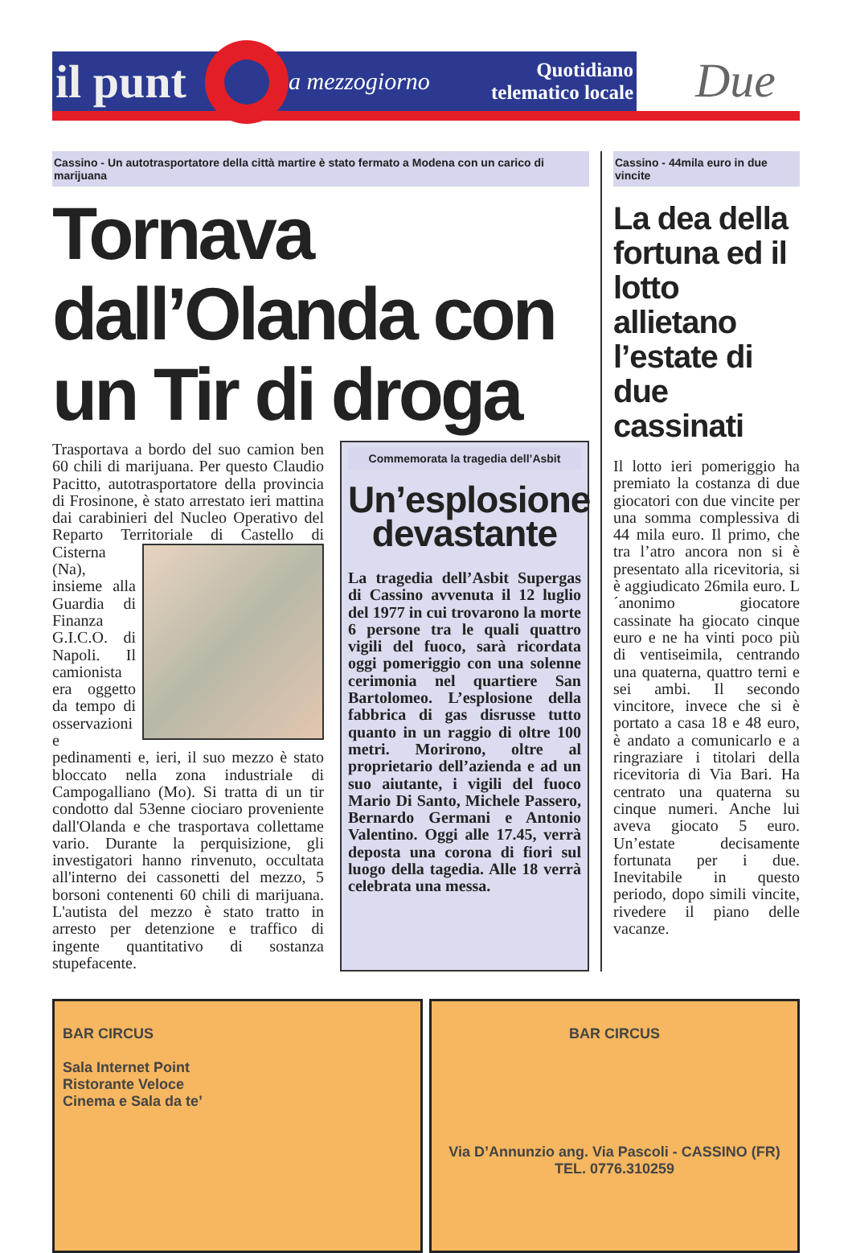il punt
a mezzogiorno
Quotidiano
telematico locale
Due
Cassino - Un autotrasportatore della città martire è stato fermato a Modena con un carico di marijuana
Tornava dall’Olanda con un Tir di droga
Trasportava a bordo del suo camion ben 60 chili di marijuana. Per questo Claudio Pacitto, autotrasportatore della provincia di Frosinone, è stato arrestato ieri mattina dai carabinieri del Nucleo Operativo del Reparto Territoriale di Castello di Cisterna (Na), insieme alla Guardia di Finanza G.I.C.O. di Napoli. Il camionista era oggetto da tempo di osservazioni e pedinamenti e, ieri, il suo mezzo è stato bloccato nella zona industriale di Campogalliano (Mo). Si tratta di un tir condotto dal 53enne ciociaro proveniente dall'Olanda e che trasportava collettame vario. Durante la perquisizione, gli investigatori hanno rinvenuto, occultata all'interno dei cassonetti del mezzo, 5 borsoni contenenti 60 chili di marijuana. L'autista del mezzo è stato tratto in arresto per detenzione e traffico di ingente quantitativo di sostanza stupefacente.
Commemorata la tragedia dell’Asbit
Un’esplosione devastante
La tragedia dell’Asbit Supergas di Cassino avvenuta il 12 luglio del 1977 in cui trovarono la morte 6 persone tra le quali quattro vigili del fuoco, sarà ricordata oggi pomeriggio con una solenne cerimonia nel quartiere San Bartolomeo. L’esplosione della fabbrica di gas disrusse tutto quanto in un raggio di oltre 100 metri. Morirono, oltre al proprietario dell’azienda e ad un suo aiutante, i vigili del fuoco Mario Di Santo, Michele Passero, Bernardo Germani e Antonio Valentino. Oggi alle 17.45, verrà deposta una corona di fiori sul luogo della tagedia. Alle 18 verrà celebrata una messa.
Cassino - 44mila euro in due vincite
La dea della fortuna ed il lotto allietano l’estate di due cassinati
Il lotto ieri pomeriggio ha premiato la costanza di due giocatori con due vincite per una somma complessiva di 44 mila euro. Il primo, che tra l’atro ancora non si è presentato alla ricevitoria, si è aggiudicato 26mila euro. L´anonimo giocatore cassinate ha giocato cinque euro e ne ha vinti poco più di ventiseimila, centrando una quaterna, quattro terni e sei ambi. Il secondo vincitore, invece che si è portato a casa 18 e 48 euro, è andato a comunicarlo e a ringraziare i titolari della ricevitoria di Via Bari. Ha centrato una quaterna su cinque numeri. Anche lui aveva giocato 5 euro. Un’estate decisamente fortunata per i due. Inevitabile in questo periodo, dopo simili vincite, rivedere il piano delle vacanze.
BAR CIRCUS
Sala Internet Point
Ristorante Veloce
Cinema e Sala da te’
BAR CIRCUS
Via D’Annunzio ang. Via Pascoli - CASSINO (FR)
TEL. 0776.310259